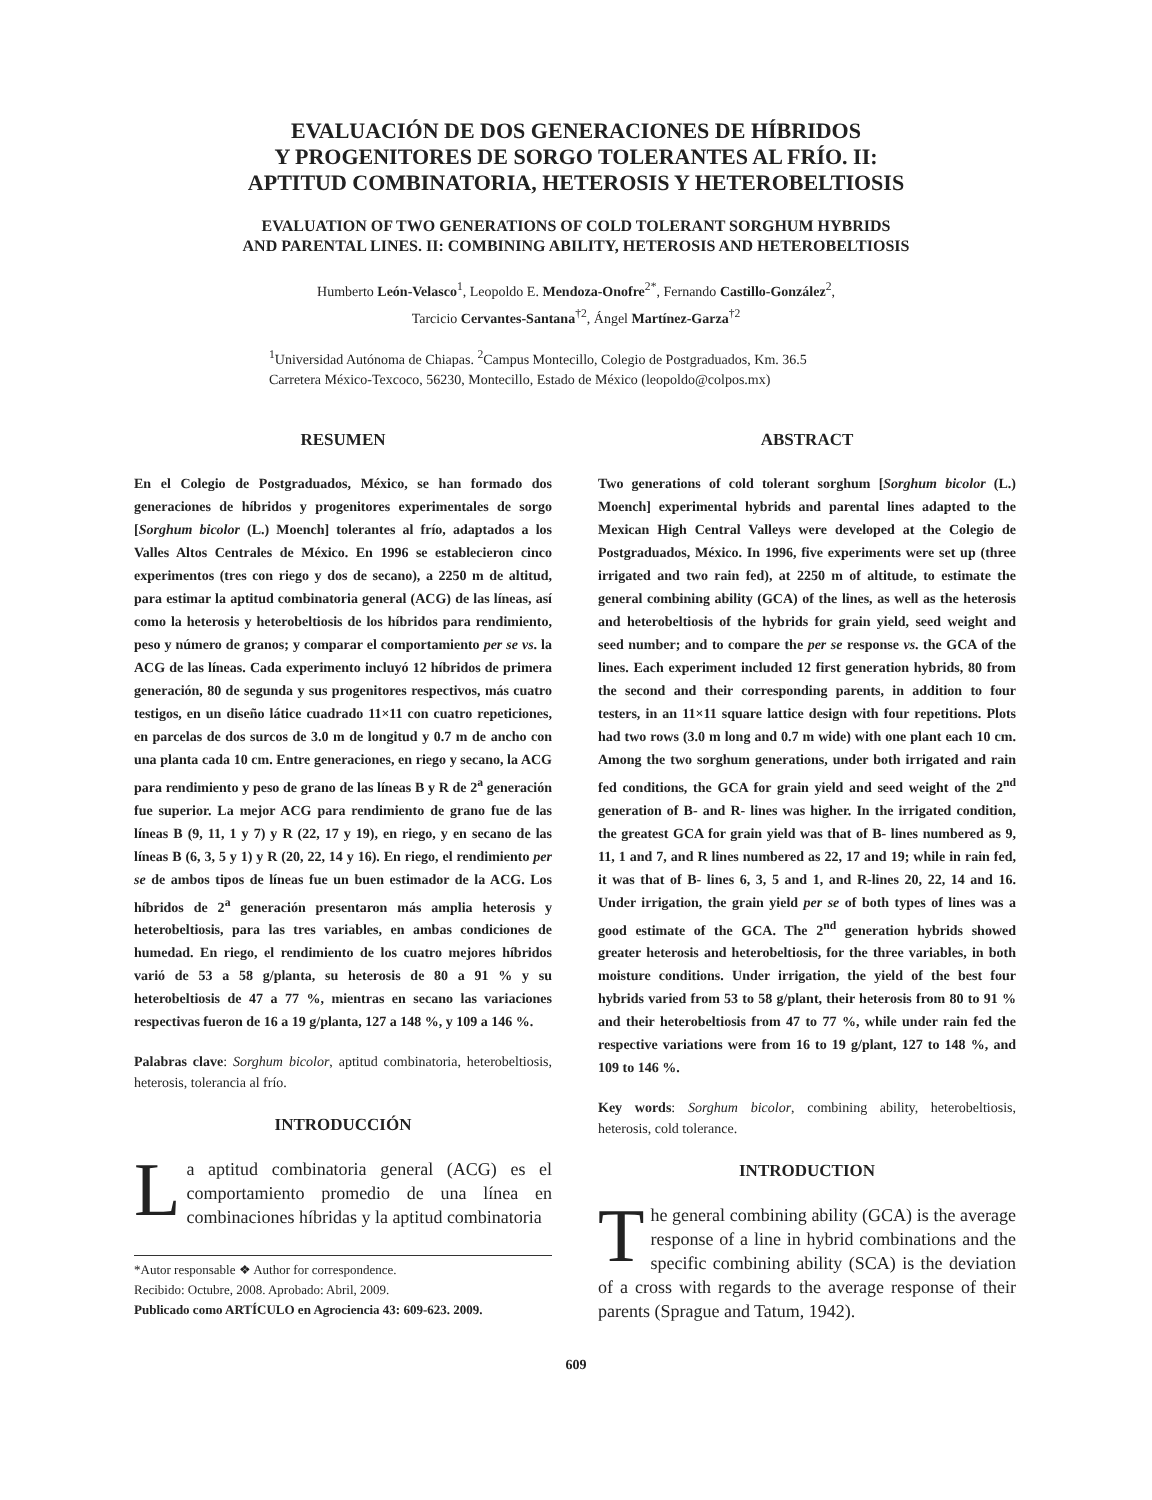EVALUACIÓN DE DOS GENERACIONES DE HÍBRIDOS
Y PROGENITORES DE SORGO TOLERANTES AL FRÍO. II:
APTITUD COMBINATORIA, HETEROSIS Y HETEROBELTIOSIS
EVALUATION OF TWO GENERATIONS OF COLD TOLERANT SORGHUM HYBRIDS
AND PARENTAL LINES. II: COMBINING ABILITY, HETEROSIS AND HETEROBELTIOSIS
Humberto León-Velasco<sup>1</sup>, Leopoldo E. Mendoza-Onofre<sup>2*</sup>, Fernando Castillo-González<sup>2</sup>,
Tarcicio Cervantes-Santana<sup>†2</sup>, Ángel Martínez-Garza<sup>†2</sup>
<sup>1</sup> Universidad Autónoma de Chiapas. <sup>2</sup>Campus Montecillo, Colegio de Postgraduados, Km. 36.5
Carretera México-Texcoco, 56230, Montecillo, Estado de México (leopoldo@colpos.mx)
RESUMEN
En el Colegio de Postgraduados, México, se han formado dos generaciones de híbridos y progenitores experimentales de sorgo [Sorghum bicolor (L.) Moench] tolerantes al frío, adaptados a los Valles Altos Centrales de México. En 1996 se establecieron cinco experimentos (tres con riego y dos de secano), a 2250 m de altitud, para estimar la aptitud combinatoria general (ACG) de las líneas, así como la heterosis y heterobeltiosis de los híbridos para rendimiento, peso y número de granos; y comparar el comportamiento per se vs. la ACG de las líneas. Cada experimento incluyó 12 híbridos de primera generación, 80 de segunda y sus progenitores respectivos, más cuatro testigos, en un diseño látice cuadrado 11×11 con cuatro repeticiones, en parcelas de dos surcos de 3.0 m de longitud y 0.7 m de ancho con una planta cada 10 cm. Entre generaciones, en riego y secano, la ACG para rendimiento y peso de grano de las líneas B y R de 2<sup>a</sup> generación fue superior. La mejor ACG para rendimiento de grano fue de las líneas B (9, 11, 1 y 7) y R (22, 17 y 19), en riego, y en secano de las líneas B (6, 3, 5 y 1) y R (20, 22, 14 y 16). En riego, el rendimiento per se de ambos tipos de líneas fue un buen estimador de la ACG. Los híbridos de 2<sup>a</sup> generación presentaron más amplia heterosis y heterobeltiosis, para las tres variables, en ambas condiciones de humedad. En riego, el rendimiento de los cuatro mejores híbridos varió de 53 a 58 g/planta, su heterosis de 80 a 91 % y su heterobeltiosis de 47 a 77 %, mientras en secano las variaciones respectivas fueron de 16 a 19 g/planta, 127 a 148 %, y 109 a 146 %.
Palabras clave: Sorghum bicolor, aptitud combinatoria, heterobeltiosis, heterosis, tolerancia al frío.
INTRODUCCIÓN
La aptitud combinatoria general (ACG) es el comportamiento promedio de una línea en combinaciones híbridas y la aptitud combinatoria
*Autor responsable ❖ Author for correspondence.
Recibido: Octubre, 2008. Aprobado: Abril, 2009.
Publicado como ARTÍCULO en Agrociencia 43: 609-623. 2009.
ABSTRACT
Two generations of cold tolerant sorghum [Sorghum bicolor (L.) Moench] experimental hybrids and parental lines adapted to the Mexican High Central Valleys were developed at the Colegio de Postgraduados, México. In 1996, five experiments were set up (three irrigated and two rain fed), at 2250 m of altitude, to estimate the general combining ability (GCA) of the lines, as well as the heterosis and heterobeltiosis of the hybrids for grain yield, seed weight and seed number; and to compare the per se response vs. the GCA of the lines. Each experiment included 12 first generation hybrids, 80 from the second and their corresponding parents, in addition to four testers, in an 11×11 square lattice design with four repetitions. Plots had two rows (3.0 m long and 0.7 m wide) with one plant each 10 cm. Among the two sorghum generations, under both irrigated and rain fed conditions, the GCA for grain yield and seed weight of the 2<sup>nd</sup> generation of B- and R- lines was higher. In the irrigated condition, the greatest GCA for grain yield was that of B- lines numbered as 9, 11, 1 and 7, and R lines numbered as 22, 17 and 19; while in rain fed, it was that of B- lines 6, 3, 5 and 1, and R-lines 20, 22, 14 and 16. Under irrigation, the grain yield per se of both types of lines was a good estimate of the GCA. The 2<sup>nd</sup> generation hybrids showed greater heterosis and heterobeltiosis, for the three variables, in both moisture conditions. Under irrigation, the yield of the best four hybrids varied from 53 to 58 g/plant, their heterosis from 80 to 91 % and their heterobeltiosis from 47 to 77 %, while under rain fed the respective variations were from 16 to 19 g/plant, 127 to 148 %, and 109 to 146 %.
Key words: Sorghum bicolor, combining ability, heterobeltiosis, heterosis, cold tolerance.
INTRODUCTION
The general combining ability (GCA) is the average response of a line in hybrid combinations and the specific combining ability (SCA) is the deviation of a cross with regards to the average response of their parents (Sprague and Tatum, 1942).
609